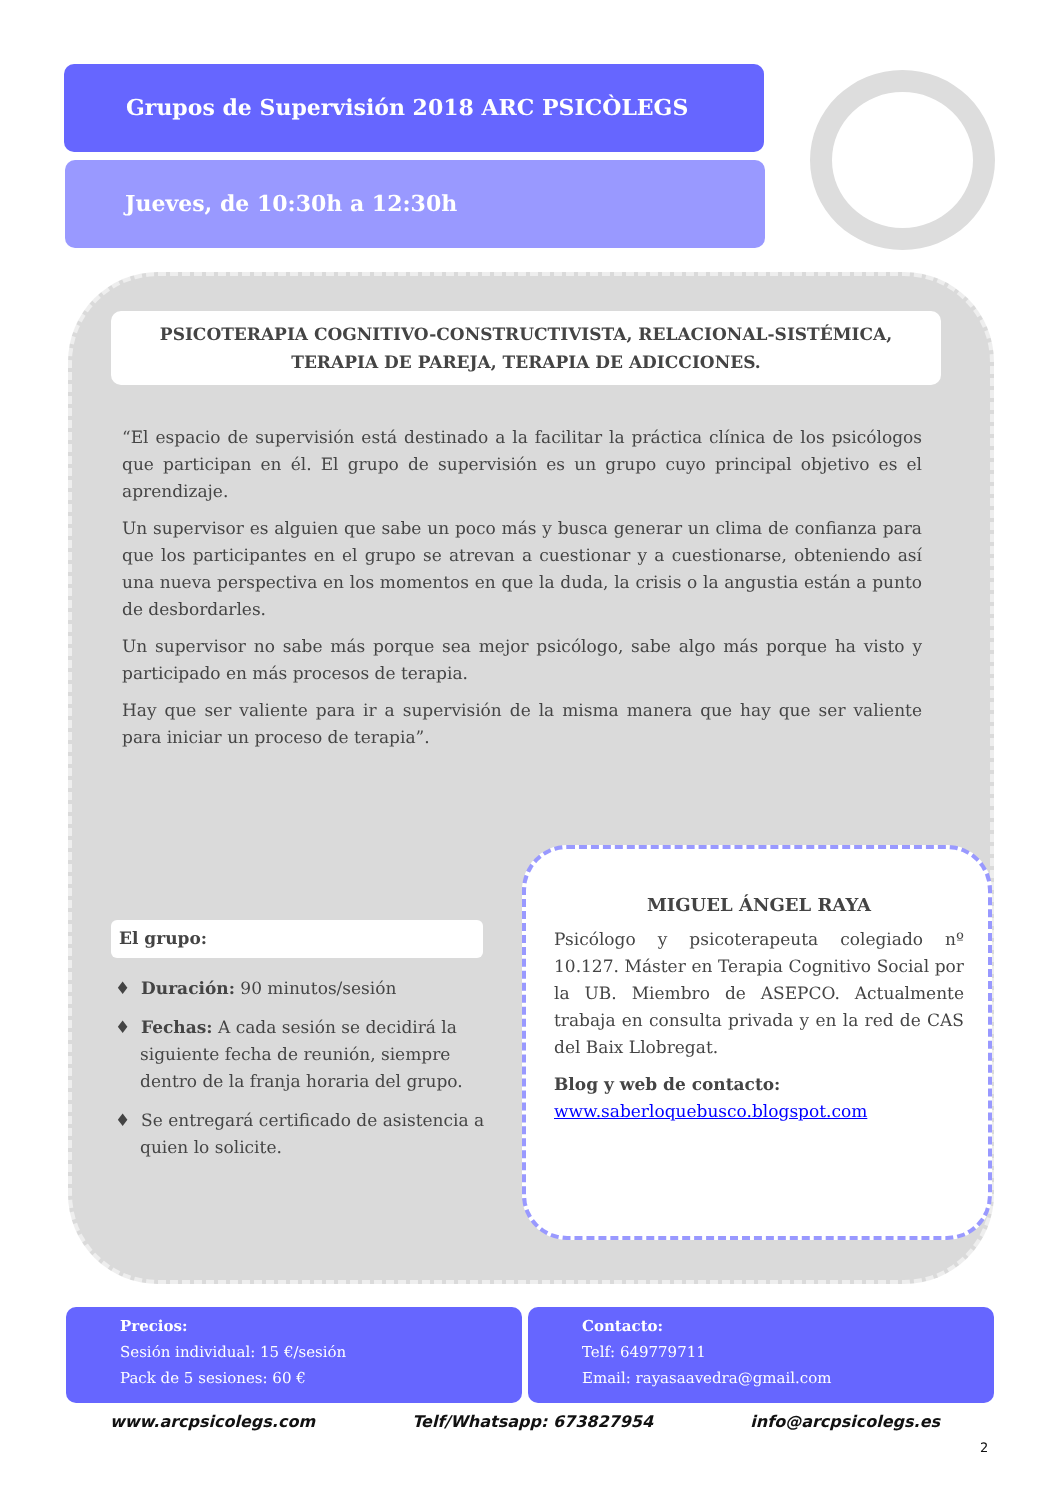Grupos de Supervisión 2018 ARC PSICÒLEGS
Jueves, de 10:30h a 12:30h
PSICOTERAPIA COGNITIVO-CONSTRUCTIVISTA, RELACIONAL-SISTÉMICA,
TERAPIA DE PAREJA, TERAPIA DE ADICCIONES.
“El espacio de supervisión está destinado a la facilitar la práctica clínica de los psicólogos que participan en él. El grupo de supervisión es un grupo cuyo principal objetivo es el aprendizaje.
Un supervisor es alguien que sabe un poco más y busca generar un clima de confianza para que los participantes en el grupo se atrevan a cuestionar y a cuestionarse, obteniendo así una nueva perspectiva en los momentos en que la duda, la crisis o la angustia están a punto de desbordarles.
Un supervisor no sabe más porque sea mejor psicólogo, sabe algo más porque ha visto y participado en más procesos de terapia.
Hay que ser valiente para ir a supervisión de la misma manera que hay que ser valiente para iniciar un proceso de terapia”.
El grupo:
♦ Duración: 90 minutos/sesión
♦ Fechas: A cada sesión se decidirá la siguiente fecha de reunión, siempre dentro de la franja horaria del grupo.
♦ Se entregará certificado de asistencia a quien lo solicite.
MIGUEL ÁNGEL RAYA
Psicólogo y psicoterapeuta colegiado nº 10.127. Máster en Terapia Cognitivo Social por la UB. Miembro de ASEPCO. Actualmente trabaja en consulta privada y en la red de CAS del Baix Llobregat.
Blog y web de contacto:
www.saberloquebusco.blogspot.com
Precios:
Sesión individual: 15 €/sesión
Pack de 5 sesiones: 60 €
Contacto:
Telf: 649779711
Email: rayasaavedra@gmail.com
www.arcpsicolegs.com Telf/Whatsapp: 673827954 info@arcpsicolegs.es
2